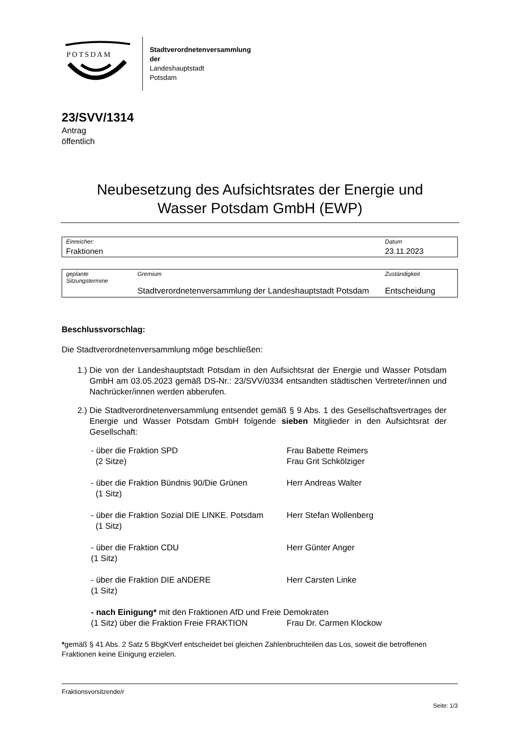POTSDAM
Stadtverordnetenversammlung
der
Landeshauptstadt
Potsdam
23/SVV/1314
Antrag
öffentlich
Neubesetzung des Aufsichtsrates der Energie und
Wasser Potsdam GmbH (EWP)
| Einreicher: | Datum |
| Fraktionen | 23.11.2023 |
| geplante Sitzungstermine | Gremium | Zuständigkeit |
| | Stadtverordnetenversammlung der Landeshauptstadt Potsdam | Entscheidung |
Beschlussvorschlag:
Die Stadtverordnetenversammlung möge beschließen:
1.) Die von der Landeshauptstadt Potsdam in den Aufsichtsrat der Energie und Wasser Potsdam GmbH am 03.05.2023 gemäß DS-Nr.: 23/SVV/0334 entsandten städtischen Vertreter/innen und Nachrücker/innen werden abberufen.
2.) Die Stadtverordnetenversammlung entsendet gemäß § 9 Abs. 1 des Gesellschaftsvertrages der Energie und Wasser Potsdam GmbH folgende sieben Mitglieder in den Aufsichtsrat der Gesellschaft:
| - über die Fraktion SPD (2 Sitze) | Frau Babette Reimers Frau Grit Schkölziger |
| - über die Fraktion Bündnis 90/Die Grünen (1 Sitz) | Herr Andreas Walter |
| - über die Fraktion Sozial DIE LINKE. Potsdam (1 Sitz) | Herr Stefan Wollenberg |
| - über die Fraktion CDU (1 Sitz) | Herr Günter Anger |
| - über die Fraktion DIE aNDERE (1 Sitz) | Herr Carsten Linke |
| - nach Einigung* mit den Fraktionen AfD und Freie Demokraten | |
| (1 Sitz) über die Fraktion Freie FRAKTION | Frau Dr. Carmen Klockow |
*gemäß § 41 Abs. 2 Satz 5 BbgKVerf entscheidet bei gleichen Zahlenbruchteilen das Los, soweit die betroffenen Fraktionen keine Einigung erzielen.
Fraktionsvorsitzende/r
Seite: 1/3